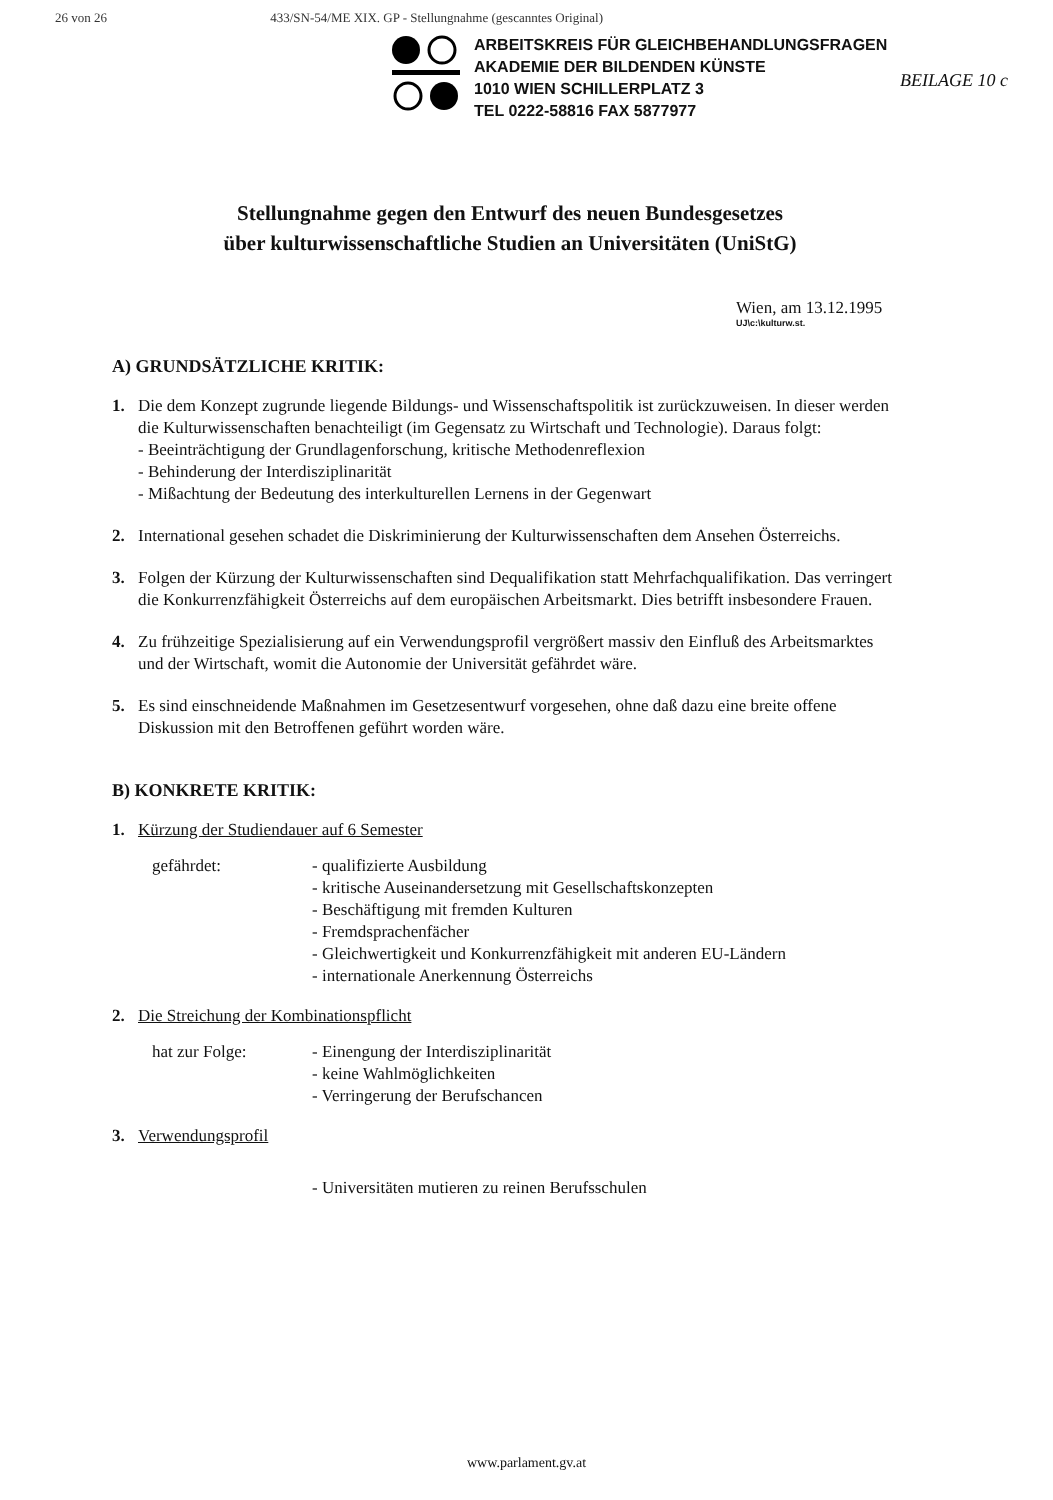26 von 26 433/SN-54/ME XIX. GP - Stellungnahme (gescanntes Original)
ARBEITSKREIS FÜR GLEICHBEHANDLUNGSFRAGEN
AKADEMIE DER BILDENDEN KÜNSTE
1010 WIEN SCHILLERPLATZ 3
TEL 0222-58816 FAX 5877977
BEILAGE 10 c
Stellungnahme gegen den Entwurf des neuen Bundesgesetzes
über kulturwissenschaftliche Studien an Universitäten (UniStG)
Wien, am 13.12.1995
UJ\c:\kulturw.st.
A) GRUNDSÄTZLICHE KRITIK:
1. Die dem Konzept zugrunde liegende Bildungs- und Wissenschaftspolitik ist zurückzuweisen. In dieser werden die Kulturwissenschaften benachteiligt (im Gegensatz zu Wirtschaft und Technologie). Daraus folgt:
- Beeinträchtigung der Grundlagenforschung, kritische Methodenreflexion
- Behinderung der Interdisziplinarität
- Mißachtung der Bedeutung des interkulturellen Lernens in der Gegenwart
2. International gesehen schadet die Diskriminierung der Kulturwissenschaften dem Ansehen Österreichs.
3. Folgen der Kürzung der Kulturwissenschaften sind Dequalifikation statt Mehrfachqualifikation. Das verringert die Konkurrenzfähigkeit Österreichs auf dem europäischen Arbeitsmarkt. Dies betrifft insbesondere Frauen.
4. Zu frühzeitige Spezialisierung auf ein Verwendungsprofil vergrößert massiv den Einfluß des Arbeitsmarktes und der Wirtschaft, womit die Autonomie der Universität gefährdet wäre.
5. Es sind einschneidende Maßnahmen im Gesetzesentwurf vorgesehen, ohne daß dazu eine breite offene Diskussion mit den Betroffenen geführt worden wäre.
B) KONKRETE KRITIK:
1. Kürzung der Studiendauer auf 6 Semester
gefährdet: - qualifizierte Ausbildung
- kritische Auseinandersetzung mit Gesellschaftskonzepten
- Beschäftigung mit fremden Kulturen
- Fremdsprachenfächer
- Gleichwertigkeit und Konkurrenzfähigkeit mit anderen EU-Ländern
- internationale Anerkennung Österreichs
2. Die Streichung der Kombinationspflicht
hat zur Folge: - Einengung der Interdisziplinarität
- keine Wahlmöglichkeiten
- Verringerung der Berufschancen
3. Verwendungsprofil
- Universitäten mutieren zu reinen Berufsschulen
www.parlament.gv.at